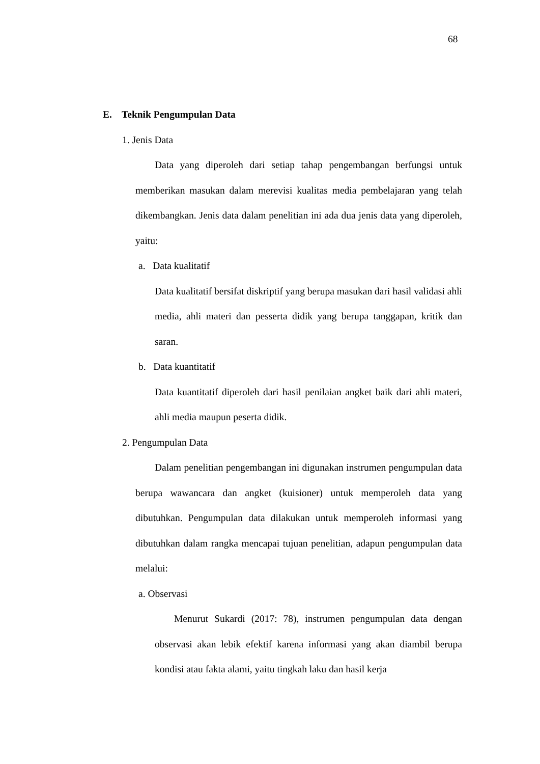68
E. Teknik Pengumpulan Data
1. Jenis Data
Data yang diperoleh dari setiap tahap pengembangan berfungsi untuk memberikan masukan dalam merevisi kualitas media pembelajaran yang telah dikembangkan. Jenis data dalam penelitian ini ada dua jenis data yang diperoleh, yaitu:
a. Data kualitatif
Data kualitatif bersifat diskriptif yang berupa masukan dari hasil validasi ahli media, ahli materi dan pesserta didik yang berupa tanggapan, kritik dan saran.
b. Data kuantitatif
Data kuantitatif diperoleh dari hasil penilaian angket baik dari ahli materi, ahli media maupun peserta didik.
2. Pengumpulan Data
Dalam penelitian pengembangan ini digunakan instrumen pengumpulan data berupa wawancara dan angket (kuisioner) untuk memperoleh data yang dibutuhkan. Pengumpulan data dilakukan untuk memperoleh informasi yang dibutuhkan dalam rangka mencapai tujuan penelitian, adapun pengumpulan data melalui:
a. Observasi
Menurut Sukardi (2017: 78), instrumen pengumpulan data dengan observasi akan lebik efektif karena informasi yang akan diambil berupa kondisi atau fakta alami, yaitu tingkah laku dan hasil kerja